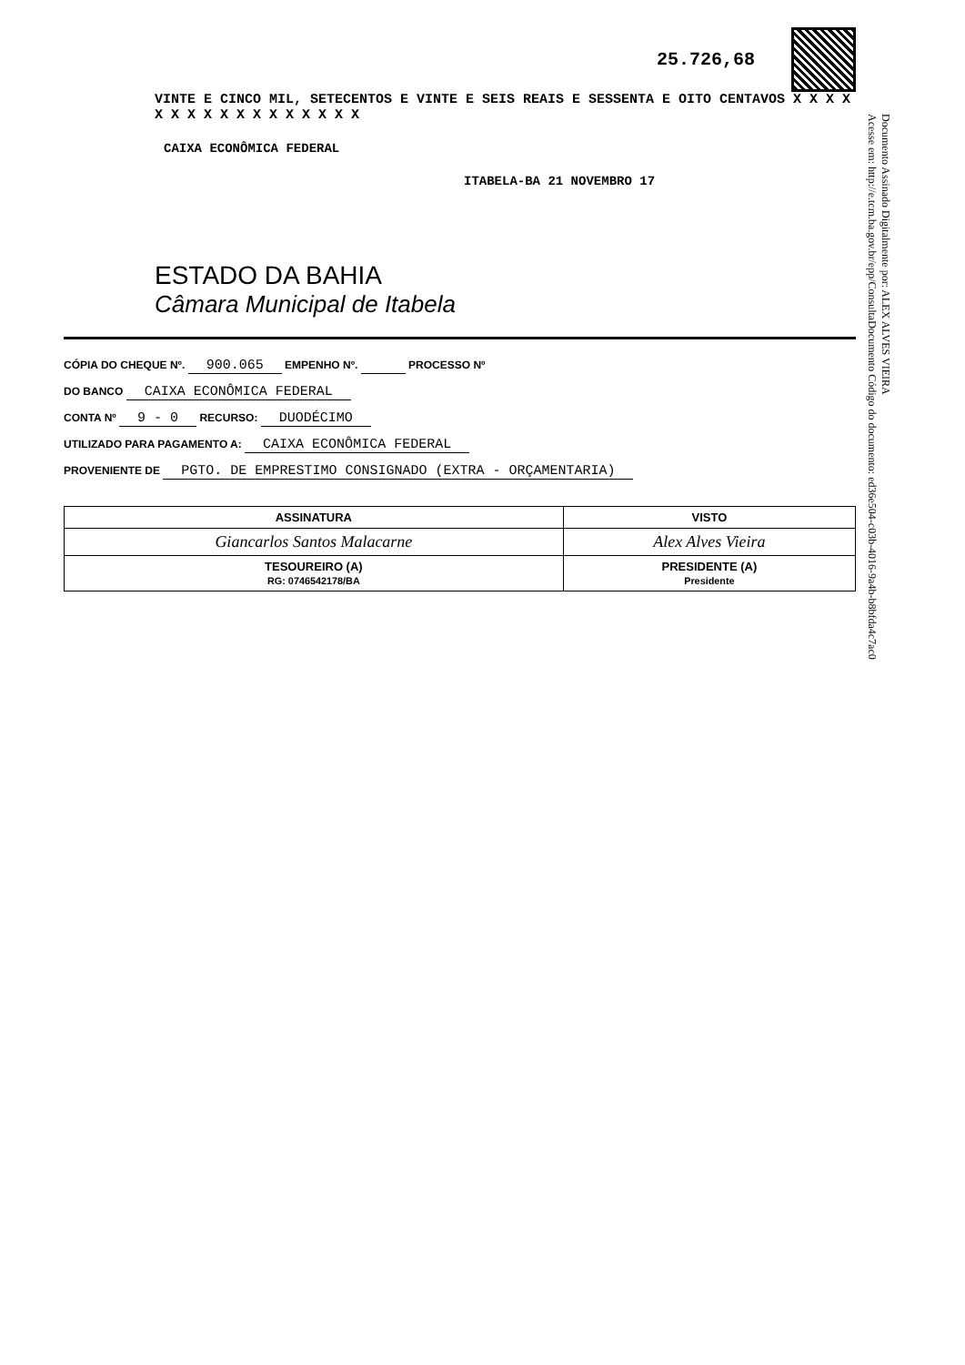25.726,68
VINTE E CINCO MIL, SETECENTOS E VINTE E SEIS REAIS E SESSENTA E OITO CENTAVOS X X X X X X X X X X X X X X X X X
CAIXA ECONÔMICA FEDERAL
ITABELA-BA 21 NOVEMBRO 17
ESTADO DA BAHIA
Câmara Municipal de Itabela
CÓPIA DO CHEQUE Nº. 900.065 EMPENHO Nº. PROCESSO Nº
DO BANCO CAIXA ECONÔMICA FEDERAL
CONTA Nº 9 - 0 RECURSO: DUODÉCIMO
UTILIZADO PARA PAGAMENTO A: CAIXA ECONÔMICA FEDERAL
PROVENIENTE DE PGTO. DE EMPRESTIMO CONSIGNADO (EXTRA - ORÇAMENTARIA)
| ASSINATURA | VISTO |
| --- | --- |
| Giancarlos Santos Malacarne | Alex Alves Vieira |
| TESOUREIRO (A) RG: 0746542178/BA | PRESIDENTE (A) Presidente |
Documento Assinado Digitalmente por: ALEX ALVES VIEIRA
Acesse em: http://e.tcm.ba.gov.br/epp/ConsultaDocumento Código do documento: ed36e504-c03b-4016-9a4b-b8bfda4c7ac0